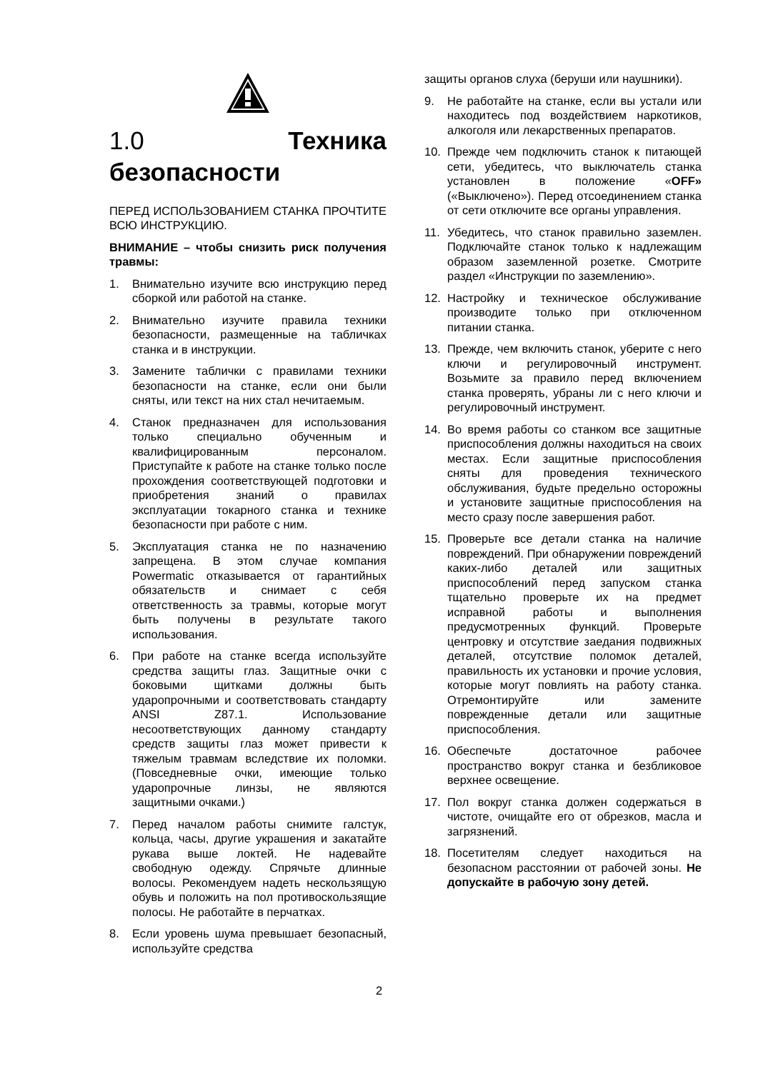1.0 Техника безопасности
ПЕРЕД ИСПОЛЬЗОВАНИЕМ СТАНКА ПРОЧТИТЕ ВСЮ ИНСТРУКЦИЮ.
ВНИМАНИЕ – чтобы снизить риск получения травмы:
1. Внимательно изучите всю инструкцию перед сборкой или работой на станке.
2. Внимательно изучите правила техники безопасности, размещенные на табличках станка и в инструкции.
3. Замените таблички с правилами техники безопасности на станке, если они были сняты, или текст на них стал нечитаемым.
4. Станок предназначен для использования только специально обученным и квалифицированным персоналом. Приступайте к работе на станке только после прохождения соответствующей подготовки и приобретения знаний о правилах эксплуатации токарного станка и технике безопасности при работе с ним.
5. Эксплуатация станка не по назначению запрещена. В этом случае компания Powermatic отказывается от гарантийных обязательств и снимает с себя ответственность за травмы, которые могут быть получены в результате такого использования.
6. При работе на станке всегда используйте средства защиты глаз. Защитные очки с боковыми щитками должны быть ударопрочными и соответствовать стандарту ANSI Z87.1. Использование несоответствующих данному стандарту средств защиты глаз может привести к тяжелым травмам вследствие их поломки. (Повседневные очки, имеющие только ударопрочные линзы, не являются защитными очками.)
7. Перед началом работы снимите галстук, кольца, часы, другие украшения и закатайте рукава выше локтей. Не надевайте свободную одежду. Спрячьте длинные волосы. Рекомендуем надеть нескользящую обувь и положить на пол противоскользящие полосы. Не работайте в перчатках.
8. Если уровень шума превышает безопасный, используйте средства
защиты органов слуха (беруши или наушники).
9. Не работайте на станке, если вы устали или находитесь под воздействием наркотиков, алкоголя или лекарственных препаратов.
10. Прежде чем подключить станок к питающей сети, убедитесь, что выключатель станка установлен в положение «OFF» («Выключено»). Перед отсоединением станка от сети отключите все органы управления.
11. Убедитесь, что станок правильно заземлен. Подключайте станок только к надлежащим образом заземленной розетке. Смотрите раздел «Инструкции по заземлению».
12. Настройку и техническое обслуживание производите только при отключенном питании станка.
13. Прежде, чем включить станок, уберите с него ключи и регулировочный инструмент. Возьмите за правило перед включением станка проверять, убраны ли с него ключи и регулировочный инструмент.
14. Во время работы со станком все защитные приспособления должны находиться на своих местах. Если защитные приспособления сняты для проведения технического обслуживания, будьте предельно осторожны и установите защитные приспособления на место сразу после завершения работ.
15. Проверьте все детали станка на наличие повреждений. При обнаружении повреждений каких-либо деталей или защитных приспособлений перед запуском станка тщательно проверьте их на предмет исправной работы и выполнения предусмотренных функций. Проверьте центровку и отсутствие заедания подвижных деталей, отсутствие поломок деталей, правильность их установки и прочие условия, которые могут повлиять на работу станка. Отремонтируйте или замените поврежденные детали или защитные приспособления.
16. Обеспечьте достаточное рабочее пространство вокруг станка и безбликовое верхнее освещение.
17. Пол вокруг станка должен содержаться в чистоте, очищайте его от обрезков, масла и загрязнений.
18. Посетителям следует находиться на безопасном расстоянии от рабочей зоны. Не допускайте в рабочую зону детей.
2